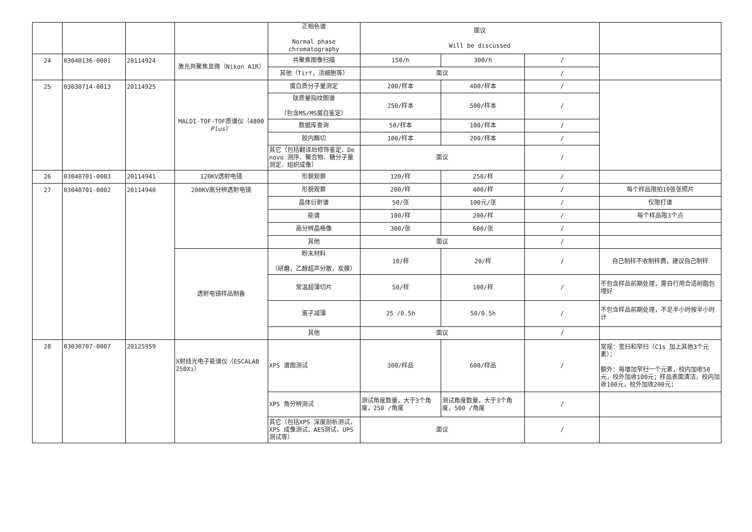| | | | | 正相色谱 Normal phase chromatography | 面议 Will be discussed | | | |
| 24 | 03040136-0001 | 20114924 | 激光共聚焦显微（Nikon A1R） | 共聚焦图像扫描 | 150/h | 300/h | / | |
| | | | | 其他（Tirf，活细胞等） | 面议 | | / | |
| 25 | 03030714-0013 | 20114925 | MALDI-TOF-TOF质谱仪（4800 Plus ） | 蛋白质分子量测定 | 200/样本 | 400/样本 | / | |
| | | | | 肽质量指纹图谱 （包含MS/MS蛋白鉴定） | 250/样本 | 500/样本 | / | |
| | | | | 数据库查询 | 50/样本 | 100/样本 | / | |
| | | | | 胶内酶切 | 100/样本 | 200/样本 | / | |
| | | | | 其它（包括翻译后修饰鉴定、De novo 测序、聚合物、糖分子量测定、组织成像） | 面议 | | / | |
| 26 | 03040701-0003 | 20114941 | 120KV透射电镜 | 形貌观察 | 120/样 | 250/样 | / | |
| 27 | 03040701-0002 | 20114940 | 200KV高分辨透射电镜 | 形貌观察 | 200/样 | 400/样 | / | 每个样品限拍10张张照片 |
| | | | | 晶体衍射谱 | 50/张 | 100元/张 | / | 仅限打谱 |
| | | | | 能谱 | 100/样 | 200/样 | / | 每个样品限3个点 |
| | | | | 高分辨晶格像 | 300/张 | 600/张 | / | |
| | | | | 其他 | 面议 | | / | |
| | | | 透射电镜样品制备 | 粉末材料 （研磨，乙醇超声分散，炭膜） | 10/样 | 20/样 | / | 自己制样不收制样费，建议自己制样 |
| | | | | 常温超薄切片 | 50/样 | 100/样 | / | 不包含样品前期处理，需自行用合适树脂包埋好 |
| | | | | 离子减薄 | 25 /0.5h | 50/0.5h | / | 不包含样品前期处理，不足半小时按半小时计 |
| | | | | 其他 | 面议 | | / | |
| 28 | 03030707-0007 | 20125959 | X射线光电子能谱仪（ESCALAB 250Xi） | XPS 谱图测试 | 300/样品 | 600/样品 | / | 常规：宽扫和窄扫（C1s 加上其他3个元素）； 额外：每增加窄扫一个元素，校内加收50元，校外加收100元；样品表面清洁，校内加收100元，校外加收200元； |
| | | | | XPS 角分辨测试 | 测试角度数量，大于3个角度，250 /角度 | 测试角度数量，大于3个角度，500 /角度 | / | |
| | | | | 其它（包括XPS 深度剖析测试，XPS 成像测试、AES测试、UPS测试等） | 面议 | | / | |